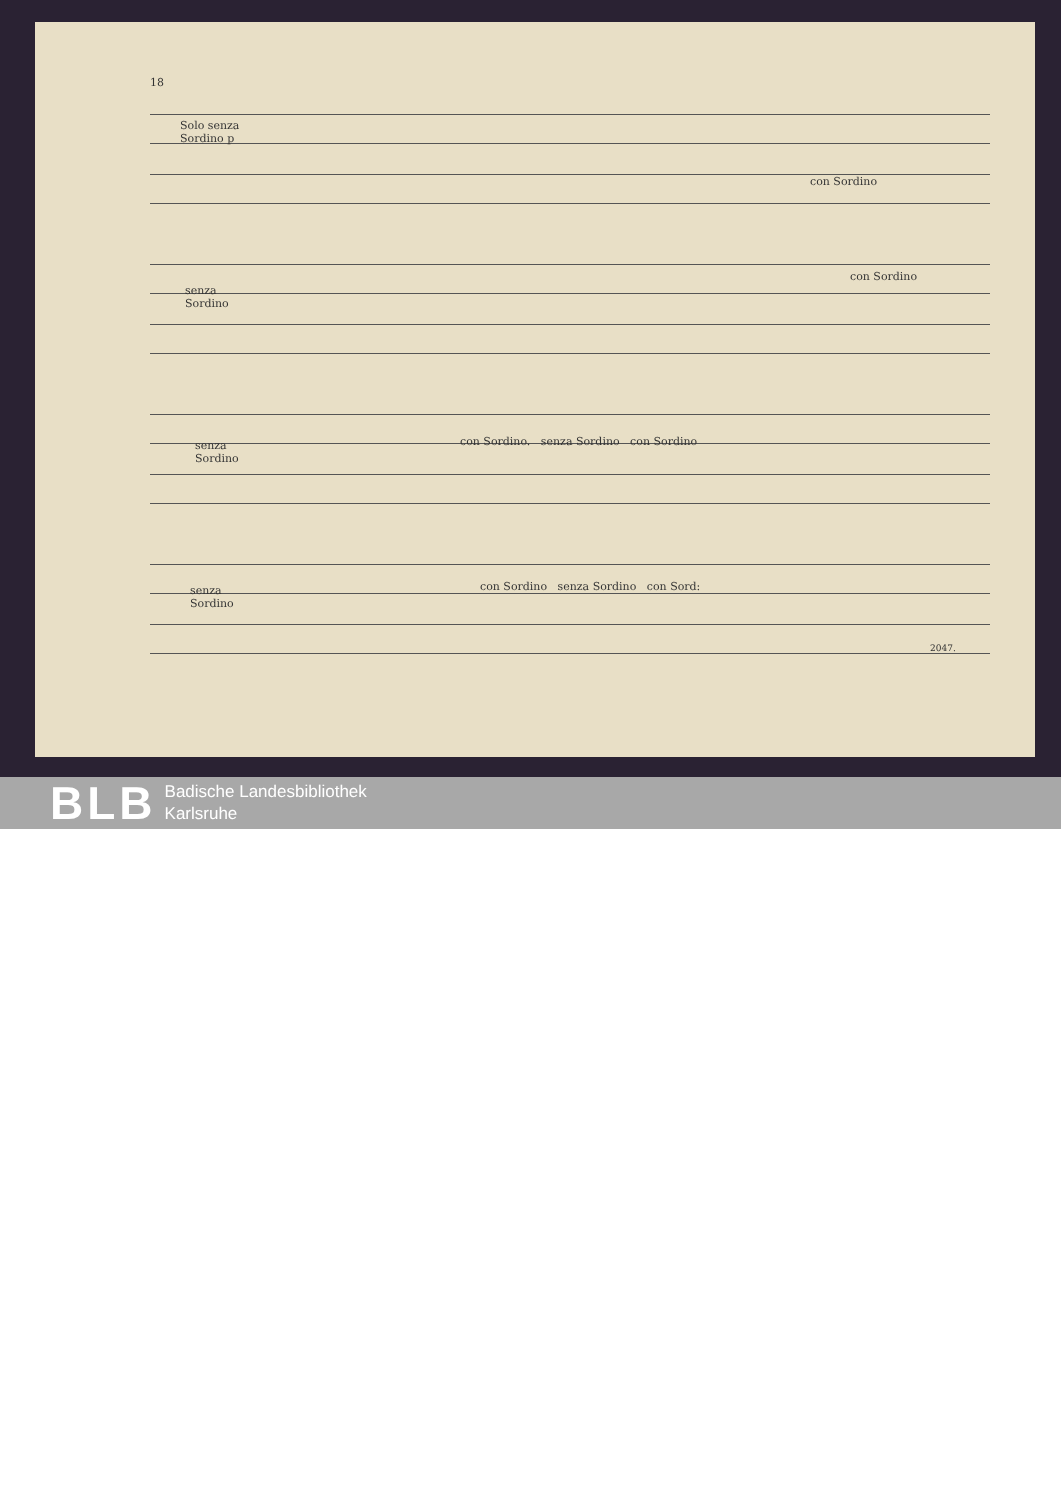18
Solo senza
Sordino p
con Sordino
senza
Sordino
con Sordino
senza
Sordino
con Sordino. senza Sordino con Sordino
senza
Sordino
con Sordino senza Sordino con Sord:
2047.
BLB
Badische Landesbibliothek
Karlsruhe